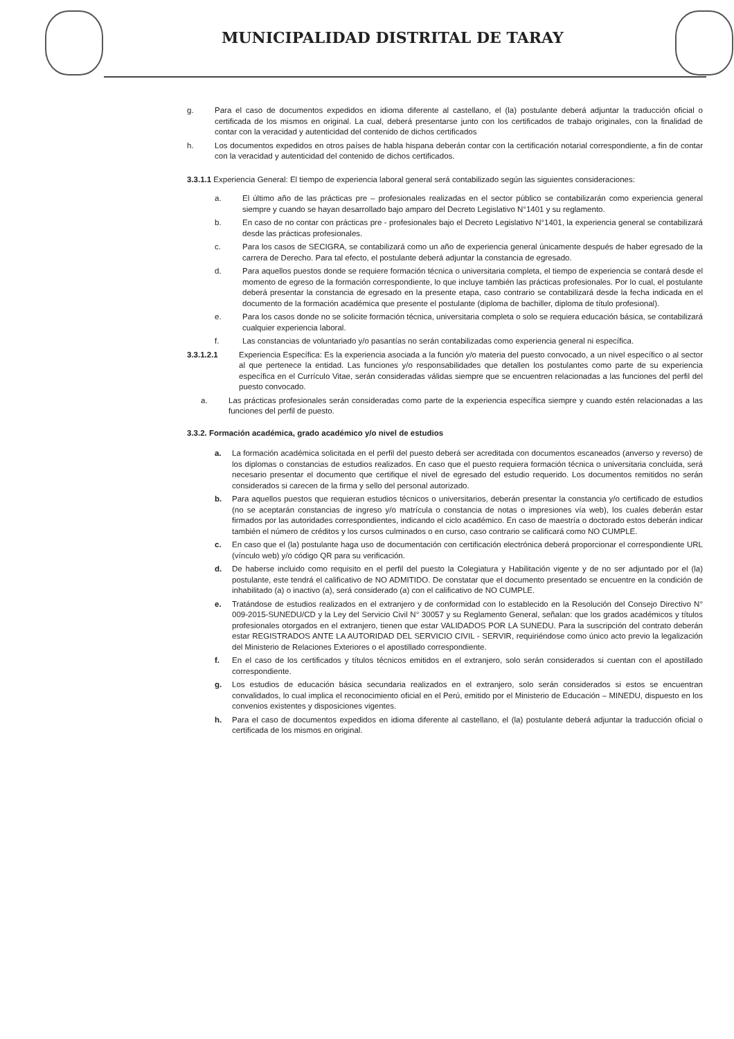MUNICIPALIDAD DISTRITAL DE TARAY
g. Para el caso de documentos expedidos en idioma diferente al castellano, el (la) postulante deberá adjuntar la traducción oficial o certificada de los mismos en original. La cual, deberá presentarse junto con los certificados de trabajo originales, con la finalidad de contar con la veracidad y autenticidad del contenido de dichos certificados
h. Los documentos expedidos en otros países de habla hispana deberán contar con la certificación notarial correspondiente, a fin de contar con la veracidad y autenticidad del contenido de dichos certificados.
3.3.1.1 Experiencia General: El tiempo de experiencia laboral general será contabilizado según las siguientes consideraciones:
a. El último año de las prácticas pre – profesionales realizadas en el sector público se contabilizarán como experiencia general siempre y cuando se hayan desarrollado bajo amparo del Decreto Legislativo N°1401 y su reglamento.
b. En caso de no contar con prácticas pre - profesionales bajo el Decreto Legislativo N°1401, la experiencia general se contabilizará desde las prácticas profesionales.
c. Para los casos de SECIGRA, se contabilizará como un año de experiencia general únicamente después de haber egresado de la carrera de Derecho. Para tal efecto, el postulante deberá adjuntar la constancia de egresado.
d. Para aquellos puestos donde se requiere formación técnica o universitaria completa, el tiempo de experiencia se contará desde el momento de egreso de la formación correspondiente, lo que incluye también las prácticas profesionales. Por lo cual, el postulante deberá presentar la constancia de egresado en la presente etapa, caso contrario se contabilizará desde la fecha indicada en el documento de la formación académica que presente el postulante (diploma de bachiller, diploma de título profesional).
e. Para los casos donde no se solicite formación técnica, universitaria completa o solo se requiera educación básica, se contabilizará cualquier experiencia laboral.
f. Las constancias de voluntariado y/o pasantías no serán contabilizadas como experiencia general ni específica.
3.3.1.2.1 Experiencia Específica: Es la experiencia asociada a la función y/o materia del puesto convocado, a un nivel específico o al sector al que pertenece la entidad. Las funciones y/o responsabilidades que detallen los postulantes como parte de su experiencia específica en el Currículo Vitae, serán consideradas válidas siempre que se encuentren relacionadas a las funciones del perfil del puesto convocado.
a. Las prácticas profesionales serán consideradas como parte de la experiencia específica siempre y cuando estén relacionadas a las funciones del perfil de puesto.
3.3.2. Formación académica, grado académico y/o nivel de estudios
a. La formación académica solicitada en el perfil del puesto deberá ser acreditada con documentos escaneados (anverso y reverso) de los diplomas o constancias de estudios realizados. En caso que el puesto requiera formación técnica o universitaria concluida, será necesario presentar el documento que certifique el nivel de egresado del estudio requerido. Los documentos remitidos no serán considerados si carecen de la firma y sello del personal autorizado.
b. Para aquellos puestos que requieran estudios técnicos o universitarios, deberán presentar la constancia y/o certificado de estudios (no se aceptarán constancias de ingreso y/o matrícula o constancia de notas o impresiones vía web), los cuales deberán estar firmados por las autoridades correspondientes, indicando el ciclo académico. En caso de maestría o doctorado estos deberán indicar también el número de créditos y los cursos culminados o en curso, caso contrario se calificará como NO CUMPLE.
c. En caso que el (la) postulante haga uso de documentación con certificación electrónica deberá proporcionar el correspondiente URL (vínculo web) y/o código QR para su verificación.
d. De haberse incluido como requisito en el perfil del puesto la Colegiatura y Habilitación vigente y de no ser adjuntado por el (la) postulante, este tendrá el calificativo de NO ADMITIDO. De constatar que el documento presentado se encuentre en la condición de inhabilitado (a) o inactivo (a), será considerado (a) con el calificativo de NO CUMPLE.
e. Tratándose de estudios realizados en el extranjero y de conformidad con lo establecido en la Resolución del Consejo Directivo N° 009-2015-SUNEDU/CD y la Ley del Servicio Civil N° 30057 y su Reglamento General, señalan: que los grados académicos y títulos profesionales otorgados en el extranjero, tienen que estar VALIDADOS POR LA SUNEDU. Para la suscripción del contrato deberán estar REGISTRADOS ANTE LA AUTORIDAD DEL SERVICIO CIVIL - SERVIR, requiriéndose como único acto previo la legalización del Ministerio de Relaciones Exteriores o el apostillado correspondiente.
f. En el caso de los certificados y títulos técnicos emitidos en el extranjero, solo serán considerados si cuentan con el apostillado correspondiente.
g. Los estudios de educación básica secundaria realizados en el extranjero, solo serán considerados si estos se encuentran convalidados, lo cual implica el reconocimiento oficial en el Perú, emitido por el Ministerio de Educación – MINEDU, dispuesto en los convenios existentes y disposiciones vigentes.
h. Para el caso de documentos expedidos en idioma diferente al castellano, el (la) postulante deberá adjuntar la traducción oficial o certificada de los mismos en original.